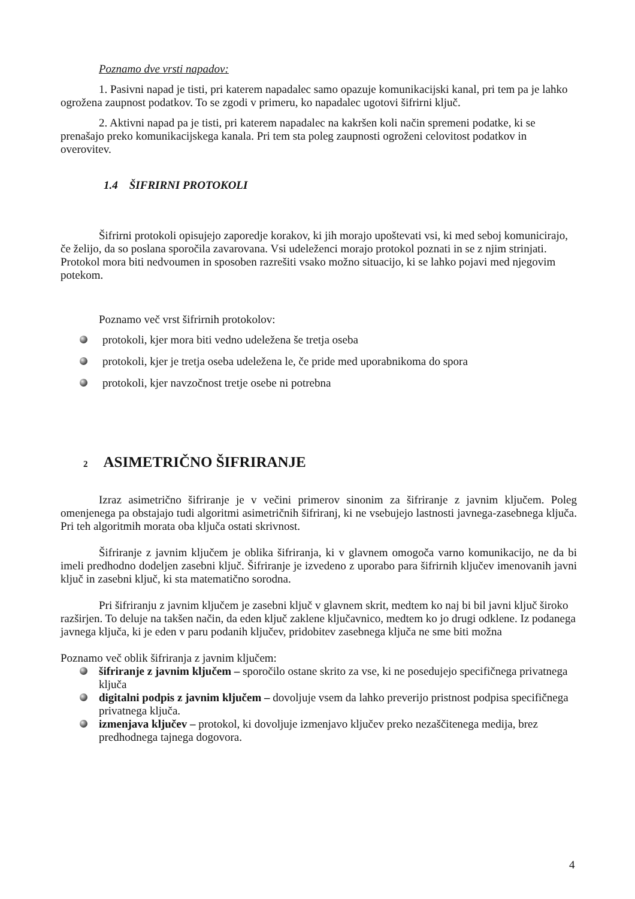Poznamo dve vrsti napadov:
1. Pasivni napad je tisti, pri katerem napadalec samo opazuje komunikacijski kanal, pri tem pa je lahko ogrožena zaupnost podatkov. To se zgodi v primeru, ko napadalec ugotovi šifrirni ključ.
2. Aktivni napad pa je tisti, pri katerem napadalec na kakršen koli način spremeni podatke, ki se prenašajo preko komunikacijskega kanala. Pri tem sta poleg zaupnosti ogroženi celovitost podatkov in overovitev.
1.4 ŠIFRIRNI PROTOKOLI
Šifrirni protokoli opisujejo zaporedje korakov, ki jih morajo upoštevati vsi, ki med seboj komunicirajo, če želijo, da so poslana sporočila zavarovana. Vsi udeleženci morajo protokol poznati in se z njim strinjati. Protokol mora biti nedvoumen in sposoben razrešiti vsako možno situacijo, ki se lahko pojavi med njegovim potekom.
Poznamo več vrst šifrirnih protokolov:
protokoli, kjer mora biti vedno udeležena še tretja oseba
protokoli, kjer je tretja oseba udeležena le, če pride med uporabnikoma do spora
protokoli, kjer navzočnost tretje osebe ni potrebna
2 ASIMETRIČNO ŠIFRIRANJE
Izraz asimetrično šifriranje je v večini primerov sinonim za šifriranje z javnim ključem. Poleg omenjenega pa obstajajo tudi algoritmi asimetričnih šifriranj, ki ne vsebujejo lastnosti javnega-zasebnega ključa. Pri teh algoritmih morata oba ključa ostati skrivnost.
Šifriranje z javnim ključem je oblika šifriranja, ki v glavnem omogoča varno komunikacijo, ne da bi imeli predhodno dodeljen zasebni ključ. Šifriranje je izvedeno z uporabo para šifrirnih ključev imenovanih javni ključ in zasebni ključ, ki sta matematično sorodna.
Pri šifriranju z javnim ključem je zasebni ključ v glavnem skrit, medtem ko naj bi bil javni ključ široko razširjen. To deluje na takšen način, da eden ključ zaklene ključavnico, medtem ko jo drugi odklene. Iz podanega javnega ključa, ki je eden v paru podanih ključev, pridobitev zasebnega ključa ne sme biti možna
Poznamo več oblik šifriranja z javnim ključem:
šifriranje z javnim ključem – sporočilo ostane skrito za vse, ki ne posedujejo specifičnega privatnega ključa
digitalni podpis z javnim ključem – dovoljuje vsem da lahko preverijo pristnost podpisa specifičnega privatnega ključa.
izmenjava ključev – protokol, ki dovoljuje izmenjavo ključev preko nezaščitenega medija, brez predhodnega tajnega dogovora.
4